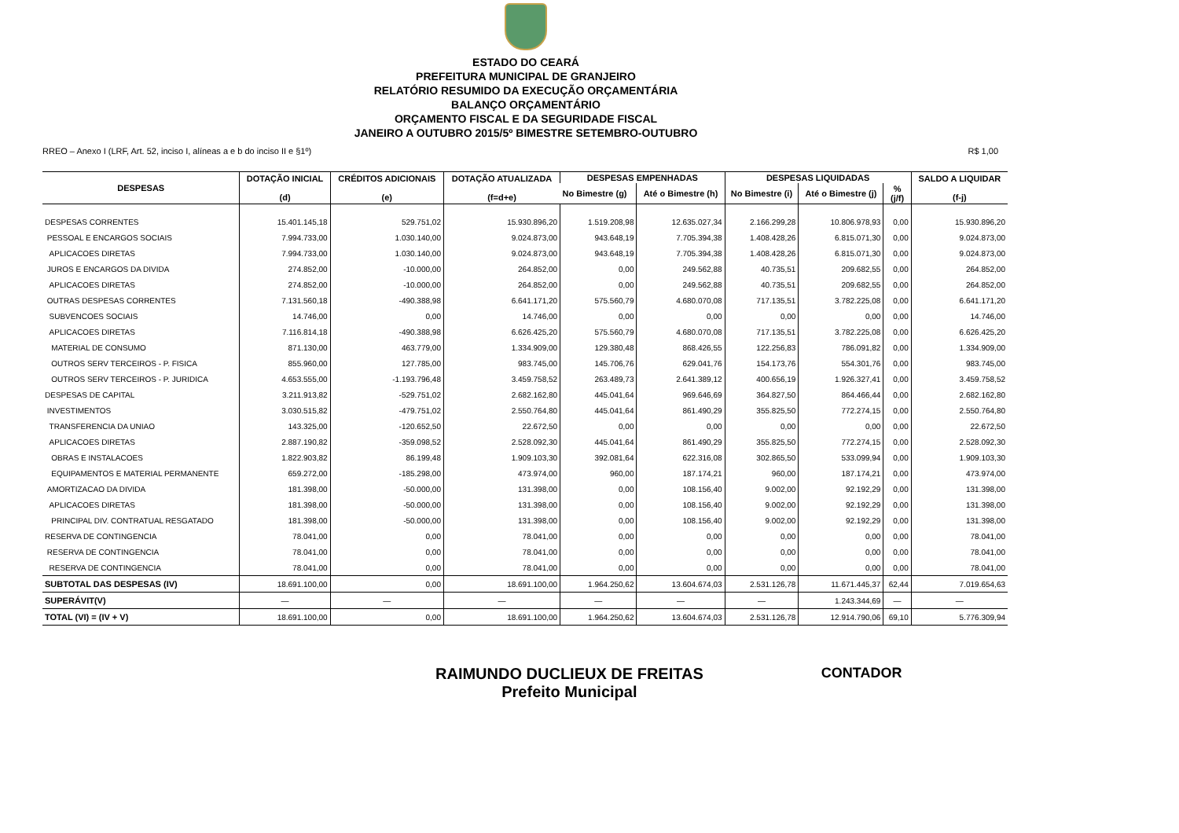ESTADO DO CEARÁ
PREFEITURA MUNICIPAL DE GRANJEIRO
RELATÓRIO RESUMIDO DA EXECUÇÃO ORÇAMENTÁRIA
BALANÇO ORÇAMENTÁRIO
ORÇAMENTO FISCAL E DA SEGURIDADE FISCAL
JANEIRO A OUTUBRO 2015/5º BIMESTRE SETEMBRO-OUTUBRO
RREO – Anexo I (LRF, Art. 52, inciso I, alíneas a e b do inciso II e §1º) R$ 1,00
| DESPESAS | DOTAÇÃO INICIAL (d) | CRÉDITOS ADICIONAIS (e) | DOTAÇÃO ATUALIZADA (f=d+e) | DESPESAS EMPENHADAS | | DESPESAS LIQUIDADAS | | | SALDO A LIQUIDAR (f-j) |
| --- | --- | --- | --- | --- | --- | --- | --- | --- | --- |
| | | | | No Bimestre (g) | Até o Bimestre (h) | No Bimestre (i) | Até o Bimestre (j) | % (j/f) | |
| DESPESAS CORRENTES | 15.401.145,18 | 529.751,02 | 15.930.896,20 | 1.519.208,98 | 12.635.027,34 | 2.166.299,28 | 10.806.978,93 | 0,00 | 15.930.896,20 |
| PESSOAL E ENCARGOS SOCIAIS | 7.994.733,00 | 1.030.140,00 | 9.024.873,00 | 943.648,19 | 7.705.394,38 | 1.408.428,26 | 6.815.071,30 | 0,00 | 9.024.873,00 |
| APLICACOES DIRETAS | 7.994.733,00 | 1.030.140,00 | 9.024.873,00 | 943.648,19 | 7.705.394,38 | 1.408.428,26 | 6.815.071,30 | 0,00 | 9.024.873,00 |
| JUROS E ENCARGOS DA DIVIDA | 274.852,00 | -10.000,00 | 264.852,00 | 0,00 | 249.562,88 | 40.735,51 | 209.682,55 | 0,00 | 264.852,00 |
| APLICACOES DIRETAS | 274.852,00 | -10.000,00 | 264.852,00 | 0,00 | 249.562,88 | 40.735,51 | 209.682,55 | 0,00 | 264.852,00 |
| OUTRAS DESPESAS CORRENTES | 7.131.560,18 | -490.388,98 | 6.641.171,20 | 575.560,79 | 4.680.070,08 | 717.135,51 | 3.782.225,08 | 0,00 | 6.641.171,20 |
| SUBVENCOES SOCIAIS | 14.746,00 | 0,00 | 14.746,00 | 0,00 | 0,00 | 0,00 | 0,00 | 0,00 | 14.746,00 |
| APLICACOES DIRETAS | 7.116.814,18 | -490.388,98 | 6.626.425,20 | 575.560,79 | 4.680.070,08 | 717.135,51 | 3.782.225,08 | 0,00 | 6.626.425,20 |
| MATERIAL DE CONSUMO | 871.130,00 | 463.779,00 | 1.334.909,00 | 129.380,48 | 868.426,55 | 122.256,83 | 786.091,82 | 0,00 | 1.334.909,00 |
| OUTROS SERV TERCEIROS - P. FISICA | 855.960,00 | 127.785,00 | 983.745,00 | 145.706,76 | 629.041,76 | 154.173,76 | 554.301,76 | 0,00 | 983.745,00 |
| OUTROS SERV TERCEIROS - P. JURIDICA | 4.653.555,00 | -1.193.796,48 | 3.459.758,52 | 263.489,73 | 2.641.389,12 | 400.656,19 | 1.926.327,41 | 0,00 | 3.459.758,52 |
| DESPESAS DE CAPITAL | 3.211.913,82 | -529.751,02 | 2.682.162,80 | 445.041,64 | 969.646,69 | 364.827,50 | 864.466,44 | 0,00 | 2.682.162,80 |
| INVESTIMENTOS | 3.030.515,82 | -479.751,02 | 2.550.764,80 | 445.041,64 | 861.490,29 | 355.825,50 | 772.274,15 | 0,00 | 2.550.764,80 |
| TRANSFERENCIA DA UNIAO | 143.325,00 | -120.652,50 | 22.672,50 | 0,00 | 0,00 | 0,00 | 0,00 | 0,00 | 22.672,50 |
| APLICACOES DIRETAS | 2.887.190,82 | -359.098,52 | 2.528.092,30 | 445.041,64 | 861.490,29 | 355.825,50 | 772.274,15 | 0,00 | 2.528.092,30 |
| OBRAS E INSTALACOES | 1.822.903,82 | 86.199,48 | 1.909.103,30 | 392.081,64 | 622.316,08 | 302.865,50 | 533.099,94 | 0,00 | 1.909.103,30 |
| EQUIPAMENTOS E MATERIAL PERMANENTE | 659.272,00 | -185.298,00 | 473.974,00 | 960,00 | 187.174,21 | 960,00 | 187.174,21 | 0,00 | 473.974,00 |
| AMORTIZACAO DA DIVIDA | 181.398,00 | -50.000,00 | 131.398,00 | 0,00 | 108.156,40 | 9.002,00 | 92.192,29 | 0,00 | 131.398,00 |
| APLICACOES DIRETAS | 181.398,00 | -50.000,00 | 131.398,00 | 0,00 | 108.156,40 | 9.002,00 | 92.192,29 | 0,00 | 131.398,00 |
| PRINCIPAL DIV. CONTRATUAL RESGATADO | 181.398,00 | -50.000,00 | 131.398,00 | 0,00 | 108.156,40 | 9.002,00 | 92.192,29 | 0,00 | 131.398,00 |
| RESERVA DE CONTINGENCIA | 78.041,00 | 0,00 | 78.041,00 | 0,00 | 0,00 | 0,00 | 0,00 | 0,00 | 78.041,00 |
| RESERVA DE CONTINGENCIA | 78.041,00 | 0,00 | 78.041,00 | 0,00 | 0,00 | 0,00 | 0,00 | 0,00 | 78.041,00 |
| RESERVA DE CONTINGENCIA | 78.041,00 | 0,00 | 78.041,00 | 0,00 | 0,00 | 0,00 | 0,00 | 0,00 | 78.041,00 |
| SUBTOTAL DAS DESPESAS (IV) | 18.691.100,00 | 0,00 | 18.691.100,00 | 1.964.250,62 | 13.604.674,03 | 2.531.126,78 | 11.671.445,37 | 62,44 | 7.019.654,63 |
| SUPERÁVIT(V) | — | — | — | — | — | — | 1.243.344,69 | — | — |
| TOTAL (VI) = (IV + V) | 18.691.100,00 | 0,00 | 18.691.100,00 | 1.964.250,62 | 13.604.674,03 | 2.531.126,78 | 12.914.790,06 | 69,10 | 5.776.309,94 |
RAIMUNDO DUCLIEUX DE FREITAS
Prefeito Municipal
CONTADOR